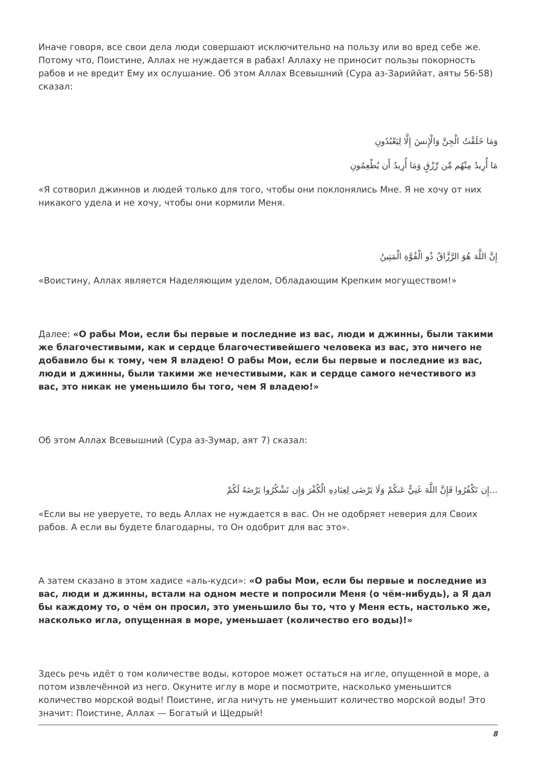Иначе говоря, все свои дела люди совершают исключительно на пользу или во вред себе же. Потому что, Поистине, Аллах не нуждается в рабах! Аллаху не приносит пользы покорность рабов и не вредит Ему их ослушание. Об этом Аллах Всевышний (Сура аз-Зариййат, аяты 56-58) сказал:
وَمَا خَلَقْتُ الْجِنَّ وَالْإِنسَ إِلَّا لِيَعْبُدُونِ
مَا أُرِيدُ مِنْهُم مِّن رِّزْقٍ وَمَا أُرِيدُ أَن يُطْعِمُونِ
«Я сотворил джиннов и людей только для того, чтобы они поклонялись Мне. Я не хочу от них никакого удела и не хочу, чтобы они кормили Меня.
إِنَّ اللَّهَ هُوَ الرَّزَّاقُ ذُو الْقُوَّةِ الْمَتِينُ
«Воистину, Аллах является Наделяющим уделом, Обладающим Крепким могуществом!»
Далее: «О рабы Мои, если бы первые и последние из вас, люди и джинны, были такими же благочестивыми, как и сердце благочестивейшего человека из вас, это ничего не добавило бы к тому, чем Я владею! О рабы Мои, если бы первые и последние из вас, люди и джинны, были такими же нечестивыми, как и сердце самого нечестивого из вас, это никак не уменьшило бы того, чем Я владею!»
Об этом Аллах Всевышний (Сура аз-Зумар, аят 7) сказал:
...إِن تَكْفُرُوا فَإِنَّ اللَّهَ غَنِيٌّ عَنكُمْ وَلَا يَرْضَى لِعِبَادِهِ الْكُفْرَ وَإِن تَشْكُرُوا يَرْضَهُ لَكُمْ
«Если вы не уверуете, то ведь Аллах не нуждается в вас. Он не одобряет неверия для Своих рабов. А если вы будете благодарны, то Он одобрит для вас это».
А затем сказано в этом хадисе «аль-кудси»: «О рабы Мои, если бы первые и последние из вас, люди и джинны, встали на одном месте и попросили Меня (о чём-нибудь), а Я дал бы каждому то, о чём он просил, это уменьшило бы то, что у Меня есть, настолько же, насколько игла, опущенная в море, уменьшает (количество его воды)!»
Здесь речь идёт о том количестве воды, которое может остаться на игле, опущенной в море, а потом извлечённой из него. Окуните иглу в море и посмотрите, насколько уменьшится количество морской воды! Поистине, игла ничуть не уменьшит количество морской воды! Это значит: Поистине, Аллах — Богатый и Щедрый!
8